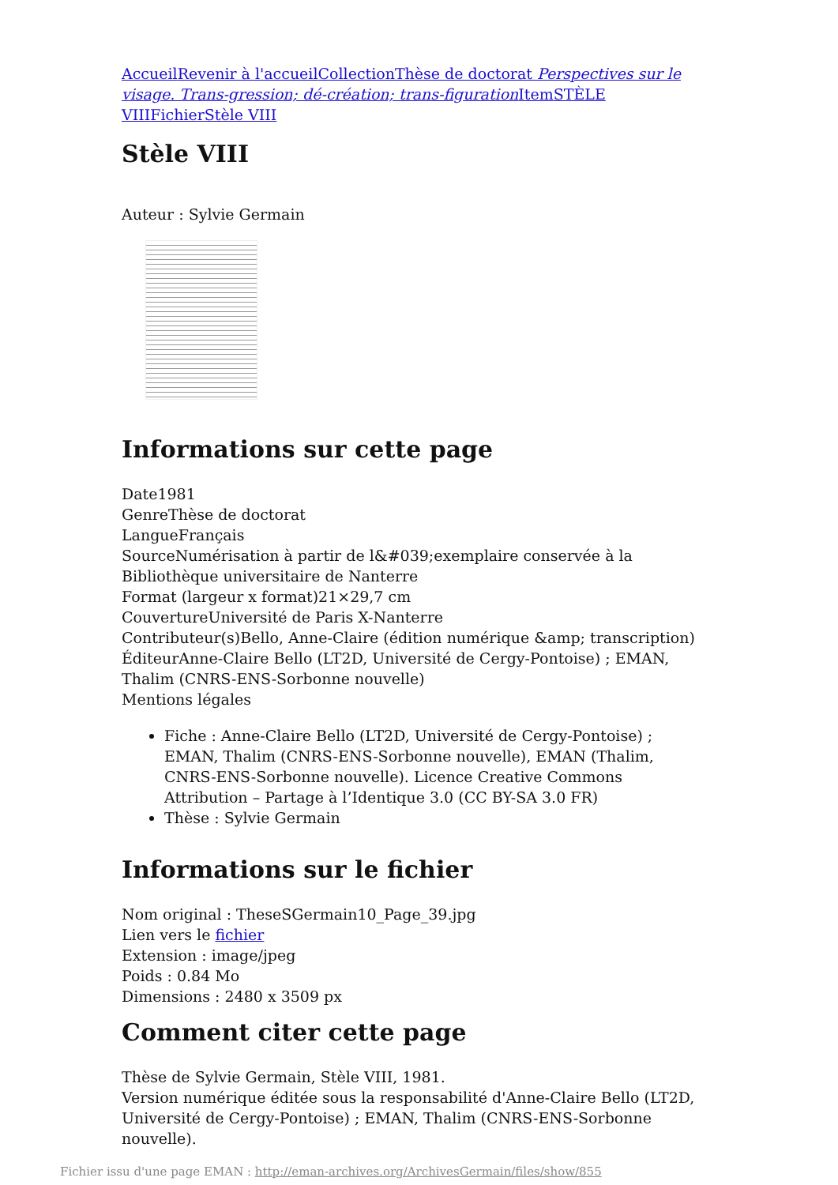Accueil Revenir à l'accueil Collection Thèse de doctorat Perspectives sur le visage. Trans-gression; dé-création; trans-figuration Item STÈLE VIII Fichier Stèle VIII
Stèle VIII
Auteur : Sylvie Germain
Informations sur cette page
Date1981
GenreThèse de doctorat
LangueFrançais
SourceNumérisation à partir de l&#039;exemplaire conservée à la Bibliothèque universitaire de Nanterre
Format (largeur x format)21×29,7 cm
CouvertureUniversité de Paris X-Nanterre
Contributeur(s)Bello, Anne-Claire (édition numérique &amp; transcription)
ÉditeurAnne-Claire Bello (LT2D, Université de Cergy-Pontoise) ; EMAN, Thalim (CNRS-ENS-Sorbonne nouvelle)
Mentions légales
Fiche : Anne-Claire Bello (LT2D, Université de Cergy-Pontoise) ; EMAN, Thalim (CNRS-ENS-Sorbonne nouvelle), EMAN (Thalim, CNRS-ENS-Sorbonne nouvelle). Licence Creative Commons Attribution – Partage à l’Identique 3.0 (CC BY-SA 3.0 FR)
Thèse : Sylvie Germain
Informations sur le fichier
Nom original : TheseSGermain10_Page_39.jpg
Lien vers le fichier
Extension : image/jpeg
Poids : 0.84 Mo
Dimensions : 2480 x 3509 px
Comment citer cette page
Thèse de Sylvie Germain, Stèle VIII, 1981.
Version numérique éditée sous la responsabilité d'Anne-Claire Bello (LT2D, Université de Cergy-Pontoise) ; EMAN, Thalim (CNRS-ENS-Sorbonne nouvelle).
Fichier issu d'une page EMAN : http://eman-archives.org/ArchivesGermain/files/show/855